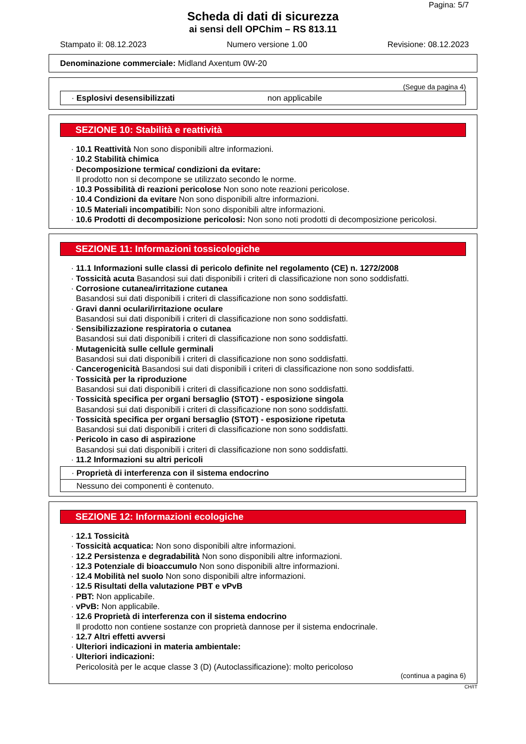Pagina: 5/7
Scheda di dati di sicurezza
ai sensi dell OPChim – RS 813.11
Stampato il: 08.12.2023 Numero versione 1.00 Revisione: 08.12.2023
Denominazione commerciale: Midland Axentum 0W-20
(Segue da pagina 4)
· Esplosivi desensibilizzati non applicabile
SEZIONE 10: Stabilità e reattività
· 10.1 Reattività Non sono disponibili altre informazioni.
· 10.2 Stabilità chimica
· Decomposizione termica/ condizioni da evitare:
Il prodotto non si decompone se utilizzato secondo le norme.
· 10.3 Possibilità di reazioni pericolose Non sono note reazioni pericolose.
· 10.4 Condizioni da evitare Non sono disponibili altre informazioni.
· 10.5 Materiali incompatibili: Non sono disponibili altre informazioni.
· 10.6 Prodotti di decomposizione pericolosi: Non sono noti prodotti di decomposizione pericolosi.
SEZIONE 11: Informazioni tossicologiche
· 11.1 Informazioni sulle classi di pericolo definite nel regolamento (CE) n. 1272/2008
· Tossicità acuta Basandosi sui dati disponibili i criteri di classificazione non sono soddisfatti.
· Corrosione cutanea/irritazione cutanea
Basandosi sui dati disponibili i criteri di classificazione non sono soddisfatti.
· Gravi danni oculari/irritazione oculare
Basandosi sui dati disponibili i criteri di classificazione non sono soddisfatti.
· Sensibilizzazione respiratoria o cutanea
Basandosi sui dati disponibili i criteri di classificazione non sono soddisfatti.
· Mutagenicità sulle cellule germinali
Basandosi sui dati disponibili i criteri di classificazione non sono soddisfatti.
· Cancerogenicità Basandosi sui dati disponibili i criteri di classificazione non sono soddisfatti.
· Tossicità per la riproduzione
Basandosi sui dati disponibili i criteri di classificazione non sono soddisfatti.
· Tossicità specifica per organi bersaglio (STOT) - esposizione singola
Basandosi sui dati disponibili i criteri di classificazione non sono soddisfatti.
· Tossicità specifica per organi bersaglio (STOT) - esposizione ripetuta
Basandosi sui dati disponibili i criteri di classificazione non sono soddisfatti.
· Pericolo in caso di aspirazione
Basandosi sui dati disponibili i criteri di classificazione non sono soddisfatti.
· 11.2 Informazioni su altri pericoli
· Proprietà di interferenza con il sistema endocrino
Nessuno dei componenti è contenuto.
SEZIONE 12: Informazioni ecologiche
· 12.1 Tossicità
· Tossicità acquatica: Non sono disponibili altre informazioni.
· 12.2 Persistenza e degradabilità Non sono disponibili altre informazioni.
· 12.3 Potenziale di bioaccumulo Non sono disponibili altre informazioni.
· 12.4 Mobilità nel suolo Non sono disponibili altre informazioni.
· 12.5 Risultati della valutazione PBT e vPvB
· PBT: Non applicabile.
· vPvB: Non applicabile.
· 12.6 Proprietà di interferenza con il sistema endocrino
Il prodotto non contiene sostanze con proprietà dannose per il sistema endocrinale.
· 12.7 Altri effetti avversi
· Ulteriori indicazioni in materia ambientale:
· Ulteriori indicazioni:
Pericolosità per le acque classe 3 (D) (Autoclassificazione): molto pericoloso
(continua a pagina 6)
CH/IT